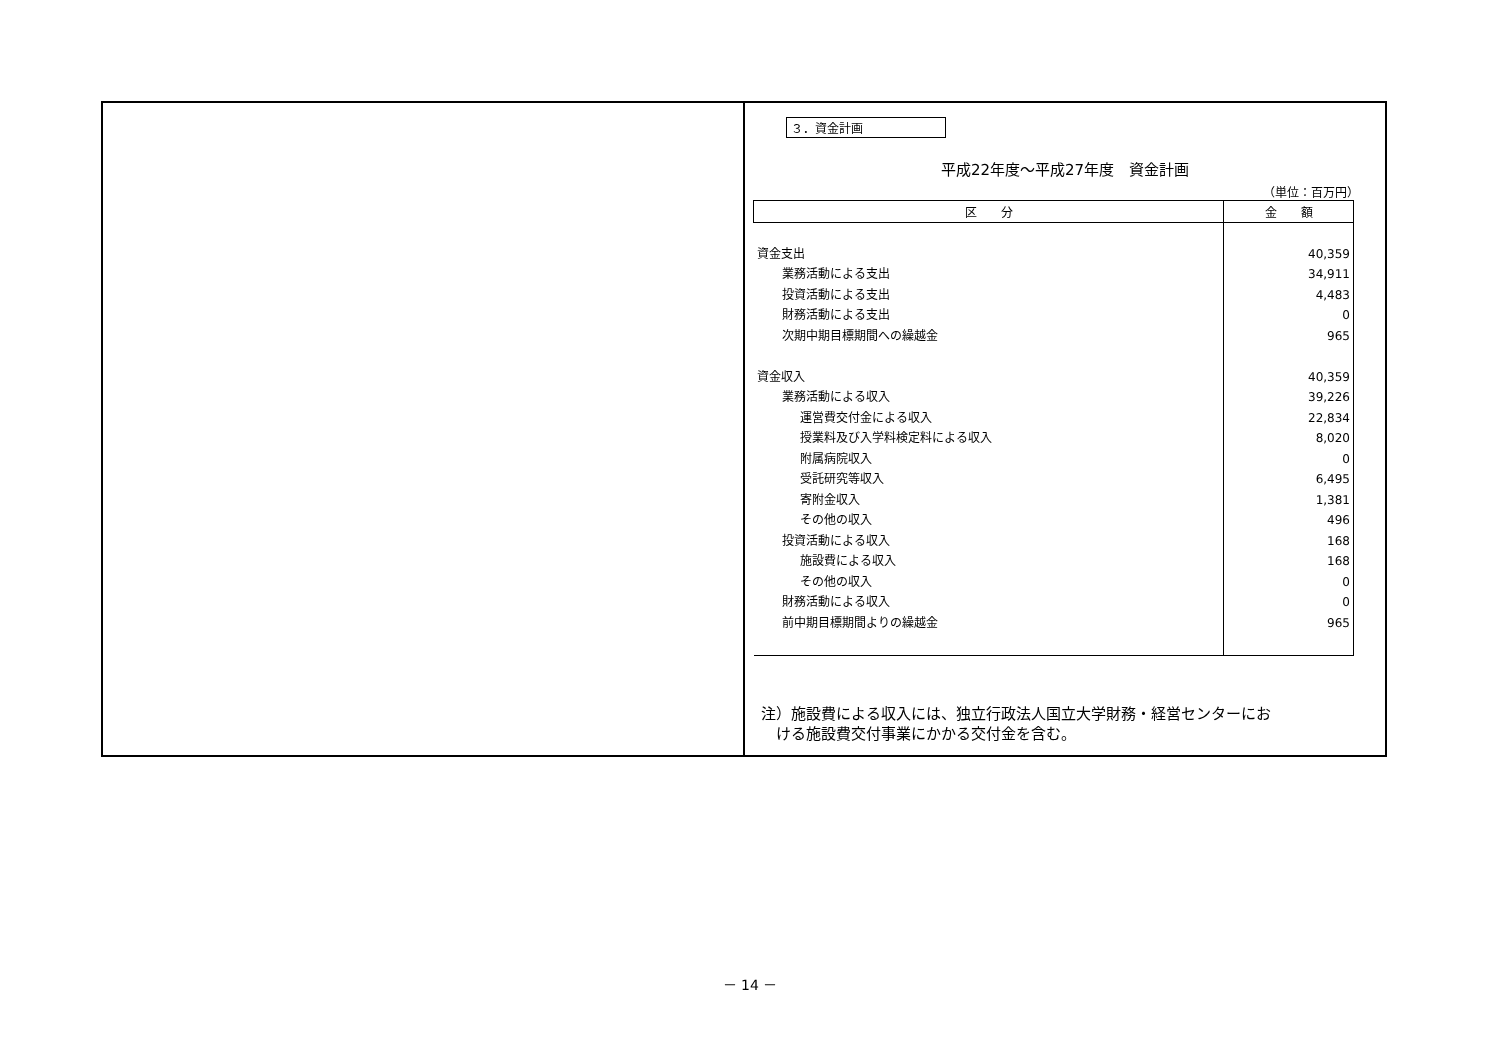３．資金計画
平成22年度～平成27年度　資金計画
（単位：百万円）
| 区 分 | 金 額 |
| --- | --- |
| 資金支出 | 40,359 |
| 業務活動による支出 | 34,911 |
| 投資活動による支出 | 4,483 |
| 財務活動による支出 | 0 |
| 次期中期目標期間への繰越金 | 965 |
| 資金収入 | 40,359 |
| 業務活動による収入 | 39,226 |
| 運営費交付金による収入 | 22,834 |
| 授業料及び入学料検定料による収入 | 8,020 |
| 附属病院収入 | 0 |
| 受託研究等収入 | 6,495 |
| 寄附金収入 | 1,381 |
| その他の収入 | 496 |
| 投資活動による収入 | 168 |
| 施設費による収入 | 168 |
| その他の収入 | 0 |
| 財務活動による収入 | 0 |
| 前中期目標期間よりの繰越金 | 965 |
注）施設費による収入には、独立行政法人国立大学財務・経営センターにお
　ける施設費交付事業にかかる交付金を含む。
－ 14 －